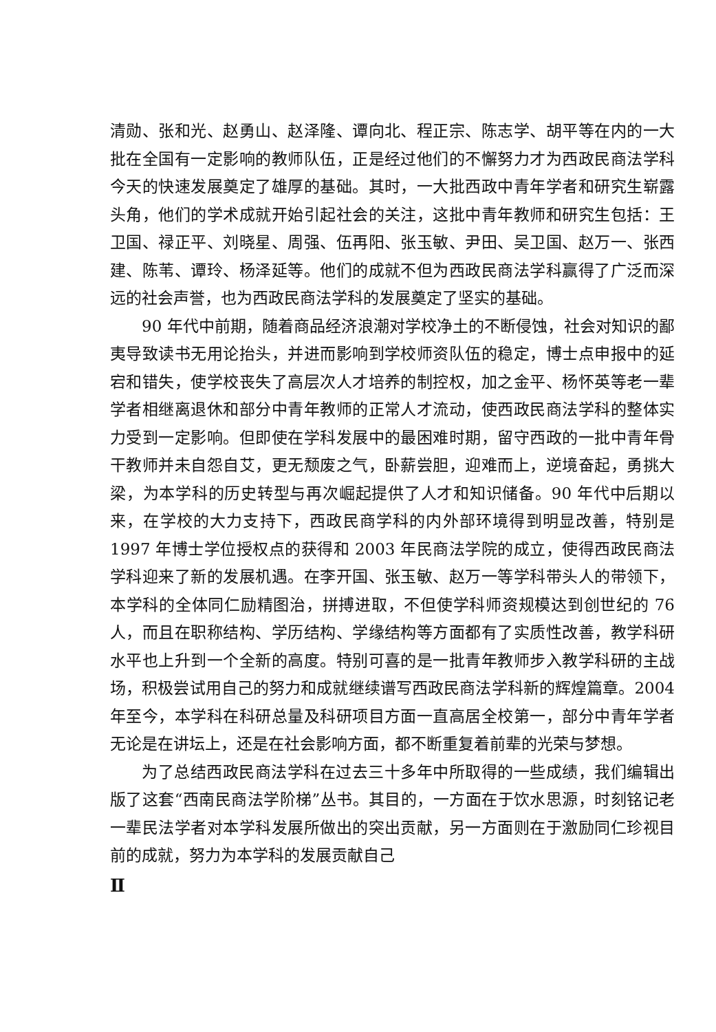清勋、张和光、赵勇山、赵泽隆、谭向北、程正宗、陈志学、胡平等在内的一大批在全国有一定影响的教师队伍，正是经过他们的不懈努力才为西政民商法学科今天的快速发展奠定了雄厚的基础。其时，一大批西政中青年学者和研究生崭露头角，他们的学术成就开始引起社会的关注，这批中青年教师和研究生包括：王卫国、禄正平、刘晓星、周强、伍再阳、张玉敏、尹田、吴卫国、赵万一、张西建、陈苇、谭玲、杨泽延等。他们的成就不但为西政民商法学科赢得了广泛而深远的社会声誉，也为西政民商法学科的发展奠定了坚实的基础。
90 年代中前期，随着商品经济浪潮对学校净土的不断侵蚀，社会对知识的鄙夷导致读书无用论抬头，并进而影响到学校师资队伍的稳定，博士点申报中的延宕和错失，使学校丧失了高层次人才培养的制控权，加之金平、杨怀英等老一辈学者相继离退休和部分中青年教师的正常人才流动，使西政民商法学科的整体实力受到一定影响。但即使在学科发展中的最困难时期，留守西政的一批中青年骨干教师并未自怨自艾，更无颓废之气，卧薪尝胆，迎难而上，逆境奋起，勇挑大梁，为本学科的历史转型与再次崛起提供了人才和知识储备。90 年代中后期以来，在学校的大力支持下，西政民商学科的内外部环境得到明显改善，特别是 1997 年博士学位授权点的获得和 2003 年民商法学院的成立，使得西政民商法学科迎来了新的发展机遇。在李开国、张玉敏、赵万一等学科带头人的带领下，本学科的全体同仁励精图治，拼搏进取，不但使学科师资规模达到创世纪的 76 人，而且在职称结构、学历结构、学缘结构等方面都有了实质性改善，教学科研水平也上升到一个全新的高度。特别可喜的是一批青年教师步入教学科研的主战场，积极尝试用自己的努力和成就继续谱写西政民商法学科新的辉煌篇章。2004 年至今，本学科在科研总量及科研项目方面一直高居全校第一，部分中青年学者无论是在讲坛上，还是在社会影响方面，都不断重复着前辈的光荣与梦想。
为了总结西政民商法学科在过去三十多年中所取得的一些成绩，我们编辑出版了这套“西南民商法学阶梯”丛书。其目的，一方面在于饮水思源，时刻铭记老一辈民法学者对本学科发展所做出的突出贡献，另一方面则在于激励同仁珍视目前的成就，努力为本学科的发展贡献自己
Ⅱ